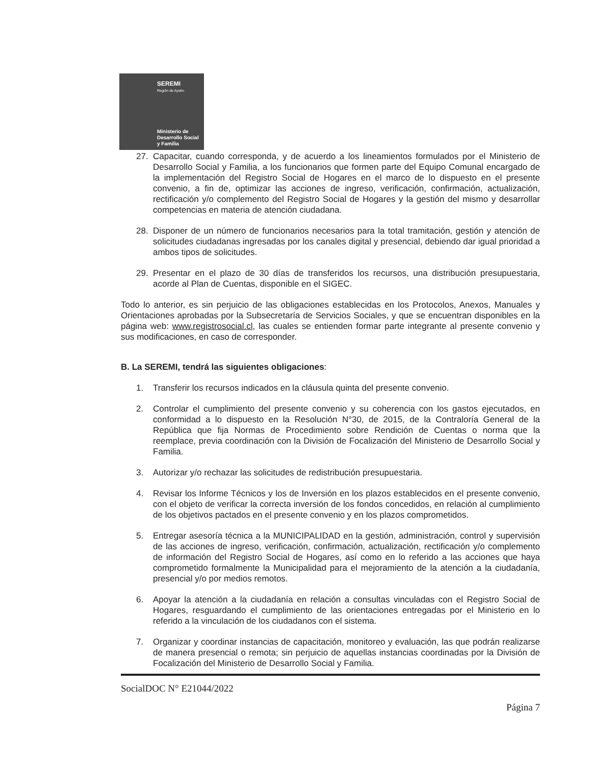SEREMI
Región de Aysén
Ministerio de
Desarrollo Social
y Familia
27. Capacitar, cuando corresponda, y de acuerdo a los lineamientos formulados por el Ministerio de Desarrollo Social y Familia, a los funcionarios que formen parte del Equipo Comunal encargado de la implementación del Registro Social de Hogares en el marco de lo dispuesto en el presente convenio, a fin de, optimizar las acciones de ingreso, verificación, confirmación, actualización, rectificación y/o complemento del Registro Social de Hogares y la gestión del mismo y desarrollar competencias en materia de atención ciudadana.
28. Disponer de un número de funcionarios necesarios para la total tramitación, gestión y atención de solicitudes ciudadanas ingresadas por los canales digital y presencial, debiendo dar igual prioridad a ambos tipos de solicitudes.
29. Presentar en el plazo de 30 días de transferidos los recursos, una distribución presupuestaria, acorde al Plan de Cuentas, disponible en el SIGEC.
Todo lo anterior, es sin perjuicio de las obligaciones establecidas en los Protocolos, Anexos, Manuales y Orientaciones aprobadas por la Subsecretaría de Servicios Sociales, y que se encuentran disponibles en la página web: www.registrosocial.cl, las cuales se entienden formar parte integrante al presente convenio y sus modificaciones, en caso de corresponder.
B. La SEREMI, tendrá las siguientes obligaciones:
1. Transferir los recursos indicados en la cláusula quinta del presente convenio.
2. Controlar el cumplimiento del presente convenio y su coherencia con los gastos ejecutados, en conformidad a lo dispuesto en la Resolución N°30, de 2015, de la Contraloría General de la República que fija Normas de Procedimiento sobre Rendición de Cuentas o norma que la reemplace, previa coordinación con la División de Focalización del Ministerio de Desarrollo Social y Familia.
3. Autorizar y/o rechazar las solicitudes de redistribución presupuestaria.
4. Revisar los Informe Técnicos y los de Inversión en los plazos establecidos en el presente convenio, con el objeto de verificar la correcta inversión de los fondos concedidos, en relación al cumplimiento de los objetivos pactados en el presente convenio y en los plazos comprometidos.
5. Entregar asesoría técnica a la MUNICIPALIDAD en la gestión, administración, control y supervisión de las acciones de ingreso, verificación, confirmación, actualización, rectificación y/o complemento de información del Registro Social de Hogares, así como en lo referido a las acciones que haya comprometido formalmente la Municipalidad para el mejoramiento de la atención a la ciudadanía, presencial y/o por medios remotos.
6. Apoyar la atención a la ciudadanía en relación a consultas vinculadas con el Registro Social de Hogares, resguardando el cumplimiento de las orientaciones entregadas por el Ministerio en lo referido a la vinculación de los ciudadanos con el sistema.
7. Organizar y coordinar instancias de capacitación, monitoreo y evaluación, las que podrán realizarse de manera presencial o remota; sin perjuicio de aquellas instancias coordinadas por la División de Focalización del Ministerio de Desarrollo Social y Familia.
SocialDOC N° E21044/2022
Página 7